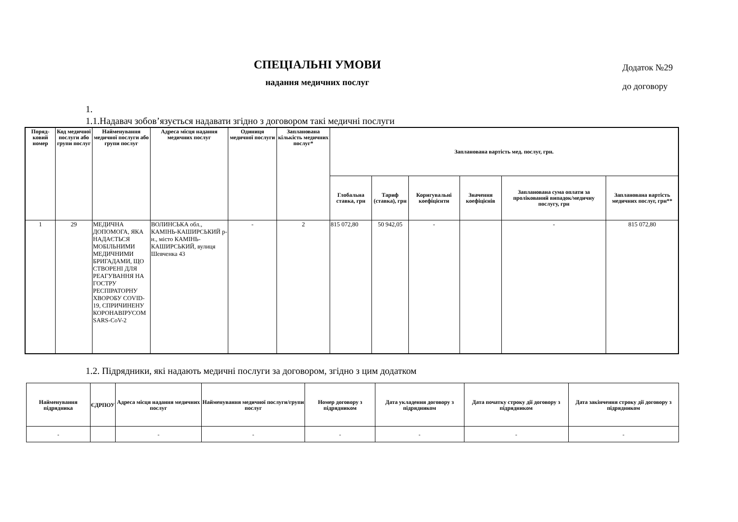СПЕЦІАЛЬНІ УМОВИ
надання медичних послуг
Додаток №29
до договору
1.
1.1.Надавач зобов’язується надавати згідно з договором такі медичні послуги
| Поряд-ковий номер | Код медичної послуги або групи послуг | Найменування медичної послуги або групи послуг | Адреса місця надання медичних послуг | Одиниця медичної послуги | Запланована кількість медичних послуг* | Запланована вартість мед. послуг, грн. | | | | | |
| --- | --- | --- | --- | --- | --- | --- | --- | --- | --- | --- | --- |
| | | | | | | Глобальна ставка, грн | Тариф (ставка), грн | Коригувальні коефіцієнти | Значення коефіцієнів | Запланована сума оплати за пролікований випадок/медичну послугу, грн | Запланована вартість медичних послуг, грн** |
| 1 | 29 | МЕДИЧНА ДОПОМОГА, ЯКА НАДАЄТЬСЯ МОБІЛЬНИМИ МЕДИЧНИМИ БРИГАДАМИ, ЩО СТВОРЕНІ ДЛЯ РЕАГУВАННЯ НА ГОСТРУ РЕСПІРАТОРНУ ХВОРОБУ COVID-19, СПРИЧИНЕНУ КОРОНАВІРУСОМ SARS-CoV-2 | ВОЛИНСЬКА обл., КАМІНЬ-КАШИРСЬКИЙ р-н., місто КАМІНЬ-КАШИРСЬКИЙ, вулиця Шевченка 43 | - | 2 | 815 072,80 | 50 942,05 | - | | - | 815 072,80 |
1.2. Підрядники, які надають медичні послуги за договором, згідно з цим додатком
| Найменування підрядника | ЄДРПОУ | Адреса місця надання медичних послуг | Найменування медичної послуги/групи послуг | Номер договору з підрядником | Дата укладення договору з підрядником | Дата початку строку дії договору з підрядником | Дата закінчення строку дії договору з підрядником |
| --- | --- | --- | --- | --- | --- | --- | --- |
| - | | - | - | - | - | - | - |